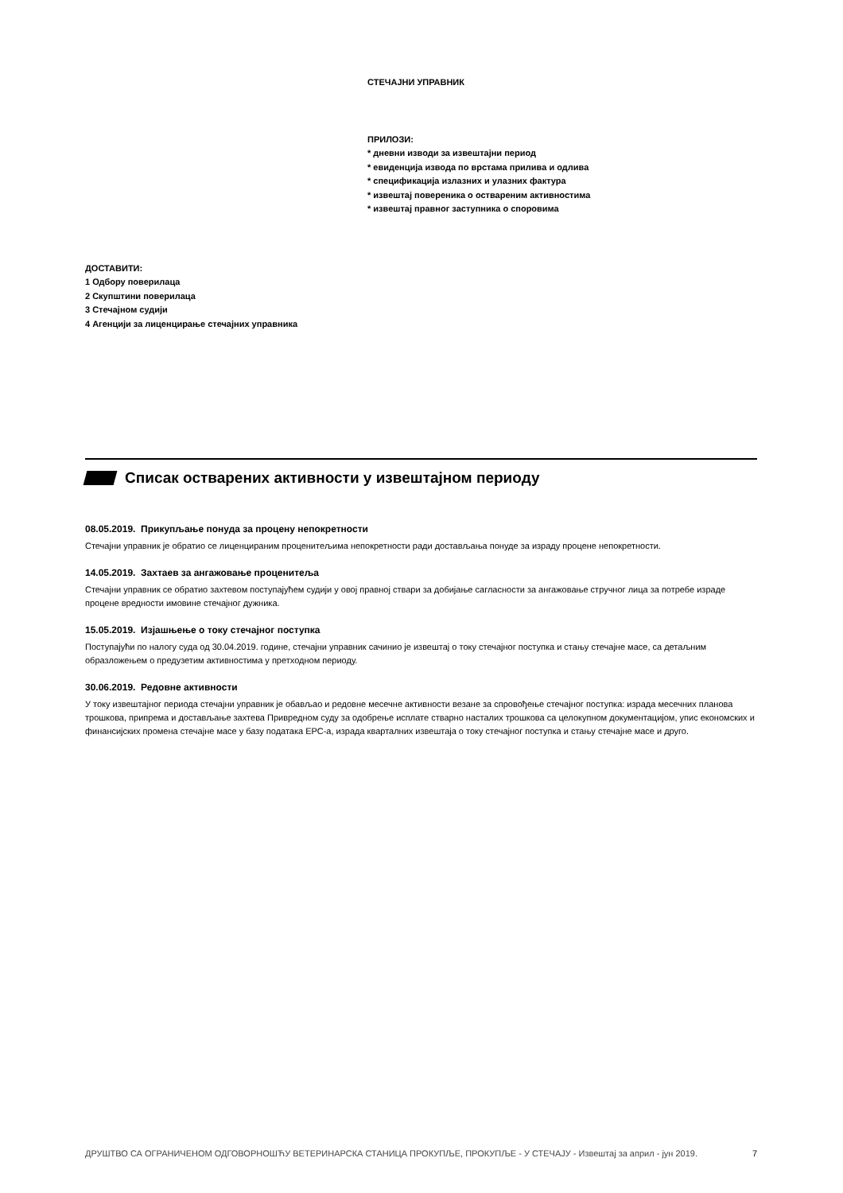СТЕЧАЈНИ УПРАВНИК
ПРИЛОЗИ:
* дневни изводи за извештајни период
* евиденција извода по врстама прилива и одлива
* спецификација излазних и улазних фактура
* извештај повереника о оствареним активностима
* извештај правног заступника о споровима
ДОСТАВИТИ:
1 Одбору поверилаца
2 Скупштини поверилаца
3 Стечајном судији
4 Агенцији за лиценцирање стечајних управника
Списак остварених активности у извештајном периоду
08.05.2019. Прикупљање понуда за процену непокретности
Стечајни управник је обратио се лиценцираним проценитељима непокретности ради достављања понуде за израду процене непокретности.
14.05.2019. Захтаев за ангажовање проценитеља
Стечајни управник се обратио захтевом поступајућем судији у овој правној ствари за добијање сагласности за ангажовање стручног лица за потребе израде процене вредности имовине стечајног дужника.
15.05.2019. Изјашњење о току стечајног поступка
Поступајући по налогу суда од 30.04.2019. године, стечајни управник сачинио је извештај о току стечајног поступка и стању стечајне масе, са детаљним образложењем о предузетим активностима у претходном периоду.
30.06.2019. Редовне активности
У току извештајног периода стечајни управник је обављао и редовне месечне активности везане за спровођење стечајног поступка: израда месечних планова трошкова, припрема и достављање захтева Привредном суду за одобрење исплате стварно насталих трошкова са целокупном документацијом, упис економских и финансијских промена стечајне масе у базу података ЕРС-а, израда кварталних извештаја о току стечајног поступка и стању стечајне масе и друго.
ДРУШТВО СА ОГРАНИЧЕНОМ ОДГОВОРНОШЋУ ВЕТЕРИНАРСКА СТАНИЦА ПРОКУПЉЕ, ПРОКУПЉЕ - У СТЕЧАЈУ - Извештај за април - јун 2019. 7